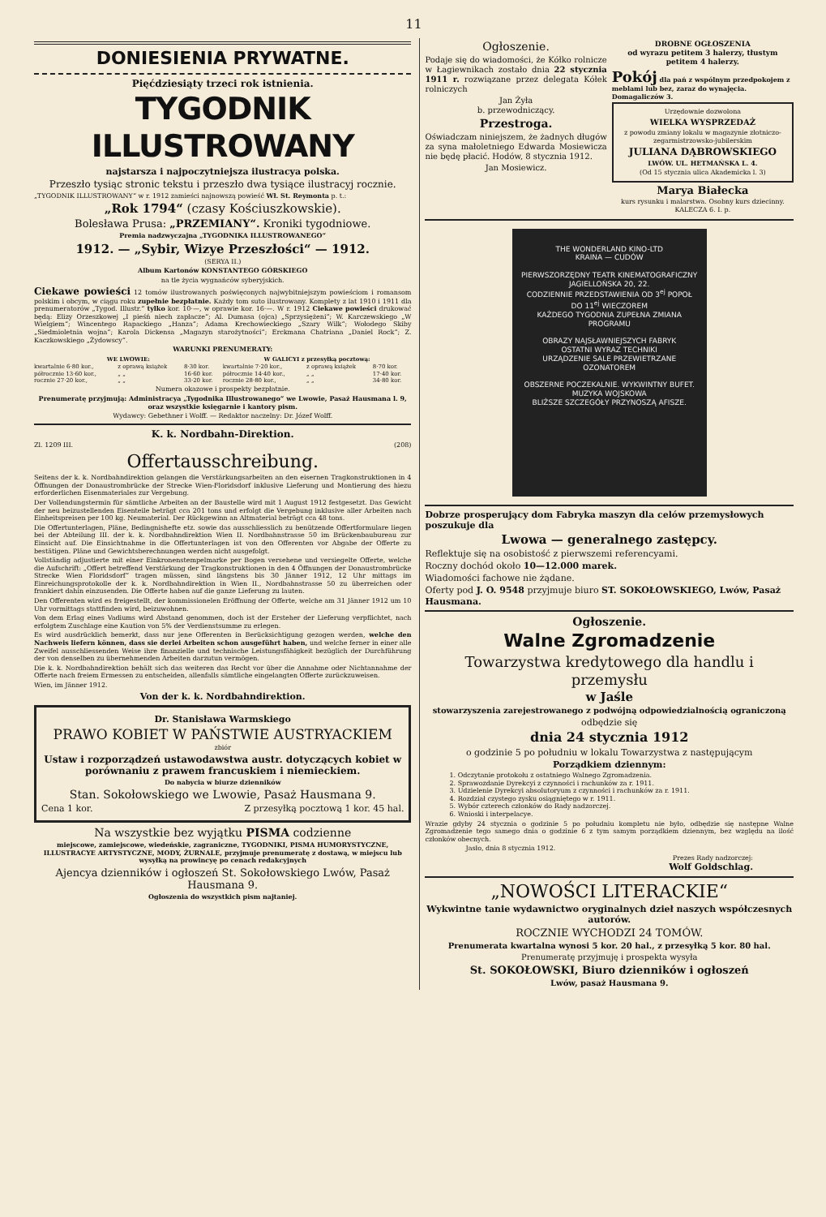11
DONIESIENIA PRYWATNE.
Pięćdziesiąty trzeci rok istnienia.
TYGODNIK ILLUSTROWANY
najstarsza i najpoczytniejsza ilustracya polska.
Przeszło tysiąc stronic tekstu i przeszło dwa tysiące ilustracyj rocznie.
„TYGODNIK ILLUSTROWANY“ w r. 1912 zamieści najnowszą powieść Wł. St. Reymonta p. t.:
„Rok 1794“ (czasy Kościuszkowskie).
Bolesława Prusa: „PRZEMIANY“. Kroniki tygodniowe.
Premia nadzwyczajna „TYGODNIKA ILLUSTROWANEGO“
1912. — „Sybir, Wizye Przeszłości“ — 1912.
(SERYA II.)
Album Kartonów KONSTANTEGO GÓRSKIEGO
na tle życia wygnańców syberyjskich.
Ciekawe powieści 12 tomów ilustrowanych poświęconych najwybitniejszym powieściom i romansom polskim i obcym, w ciągu roku zupełnie bezpłatnie. Każdy tom suto ilustrowany. Komplety z lat 1910 i 1911 dla prenumeratorów „Tygod. Illustr.“ tylko kor. 10·—, w oprawie kor. 16·—. W r. 1912 Ciekawe powieści drukować będą: Elizy Orzeszkowej „I pieśń niech zapłacze“; Al. Dumasa (ojca) „Sprzysiężeni“; W. Karczewskiego „W Wielgiem“; Wincentego Rapackiego „Hanza“; Adama Krechowieckiego „Szary Wilk“; Wołodego Skiby „Siedmioletnia wojna“; Karola Dickensa „Magazyn starożytności“; Erckmana Chatriana „Daniel Rock“; Z. Kaczkowskiego „Żydowscy“.
WARUNKI PRENUMERATY:
| WE LWOWIE: | | | W GALICYI z przesyłką pocztową: | | |
| --- | --- | --- | --- | --- | --- |
| kwartalnie 6·80 kor., | z oprawą książek | 8·30 kor. | kwartalnie 7·20 kor., | z oprawą książek | 8·70 kor. |
| półrocznie 13·60 kor., | „ „ | 16·60 kor. | półrocznie 14·40 kor., | „ „ | 17·40 kor. |
| rocznie 27·20 kor., | „ „ | 33·20 kor. | rocznie 28·80 kor., | „ „ | 34·80 kor. |
Numera okazowe i prospekty bezpłatnie.
Prenumeratę przyjmują: Administracya „Tygodnika Illustrowanego“ we Lwowie, Pasaż Hausmana l. 9, oraz wszystkie księgarnie i kantory pism.
Wydawcy: Gebethner i Wolff. — Redaktor naczelny: Dr. Józef Wolff.
K. k. Nordbahn-Direktion.
Zl. 1209 III. (208)
Offertausschreibung.
Seitens der k. k. Nordbahndirektion gelangen die Verstärkungsarbeiten an den eisernen Tragkonstruktionen in 4 Öffnungen der Donaustrombrücke der Strecke Wien-Floridsdorf inklusive Lieferung und Montierung des hiezu erforderlichen Eisenmateriales zur Vergebung.
Der Vollendungstermin für sämtliche Arbeiten an der Baustelle wird mit 1 August 1912 festgesetzt. Das Gewicht der neu beizustellenden Eisenteile beträgt cca 201 tons und erfolgt die Vergebung inklusive aller Arbeiten nach Einheitspreisen per 100 kg. Neumaterial. Der Rückgewinn an Altmaterial beträgt cca 48 tons.
Die Offertunterlagen, Pläne, Bedingnishefte etz. sowie das ausschliesslich zu benützende Offertformulare liegen bei der Abteilung III. der k. k. Nordbahndirektion Wien II. Nordbahnstrasse 50 im Brückenbaubureau zur Einsicht auf. Die Einsichtnahme in die Offertunterlagen ist von den Offerenten vor Abgabe der Offerte zu bestätigen. Pläne und Gewichtsberechnungen werden nicht ausgefolgt.
Vollständig adjustierte mit einer Einkronenstempelmarke per Bogen versehene und versiegelte Offerte, welche die Aufschrift: „Offert betreffend Verstärkung der Tragkonstruktionen in den 4 Öffnungen der Donaustrombrücke Strecke Wien Floridsdorf“ tragen müssen, sind längstens bis 30 Jänner 1912, 12 Uhr mittags im Einreichungsprotokolle der k. k. Nordbahndirektion in Wien II., Nordbahnstrasse 50 zu überreichen oder frankiert dahin einzusenden. Die Offerte haben auf die ganze Lieferung zu lauten.
Den Offerenten wird es freigestellt, der kommissionelen Eröffnung der Offerte, welche am 31 Jänner 1912 um 10 Uhr vormittags stattfinden wird, beizuwohnen.
Von dem Erlag eines Vadiums wird Abstand genommen, doch ist der Ersteher der Lieferung verpflichtet, nach erfolgtem Zuschlage eine Kaution von 5% der Verdienstsumme zu erlegen.
Es wird ausdrücklich bemerkt, dass nur jene Offerenten in Berücksichtigung gezogen werden, welche den Nachweis liefern können, dass sie derlei Arbeiten schon ausgeführt haben, und welche ferner in einer alle Zweifel ausschliessenden Weise ihre finanzielle und technische Leistungsfähigkeit bezüglich der Durchführung der von denselben zu übernehmenden Arbeiten darzutun vermögen.
Die k. k. Nordbahndirektion behält sich das weiteren das Recht vor über die Annahme oder Nichtannahme der Offerte nach freiem Ermessen zu entscheiden, allenfalls sämtliche eingelangten Offerte zurückzuweisen.
Wien, im Jänner 1912.
Von der k. k. Nordbahndirektion.
Dr. Stanisława Warmskiego
PRAWO KOBIET W PAŃSTWIE AUSTRYACKIEM
zbiór
Ustaw i rozporządzeń ustawodawstwa austr. dotyczących kobiet w porównaniu z prawem francuskiem i niemieckiem.
Do nabycia w biurze dzienników
Stan. Sokołowskiego we Lwowie, Pasaż Hausmana 9.
Cena 1 kor. Z przesyłką pocztową 1 kor. 45 hal.
Na wszystkie bez wyjątku PISMA codzienne
miejscowe, zamiejscowe, wiedeńskie, zagraniczne, TYGODNIKI, PISMA HUMORYSTYCZNE, ILLUSTRACYE ARTYSTYCZNE, MODY, ŻURNALE, przyjmuje prenumeratę z dostawą, w miejscu lub wysyłką na prowincyę po cenach redakcyjnych
Ajencya dzienników i ogłoszeń St. Sokołowskiego Lwów, Pasaż Hausmana 9.
Ogłoszenia do wszystkich pism najtaniej.
Ogłoszenie.
Podaje się do wiadomości, że Kółko rolnicze w Łagiewnikach zostało dnia 22 stycznia 1911 r. rozwiązane przez delegata Kółek rolniczych
Jan Żyła
b. przewodniczący.
Przestroga.
Oświadczam niniejszem, że żadnych długów za syna małoletniego Edwarda Mosiewicza nie będę płacić. Hodów, 8 stycznia 1912.
Jan Mosiewicz.
DROBNE OGŁOSZENIA
od wyrazu petitem 3 halerzy, tłustym petitem 4 halerzy.
Pokój dla pań z wspólnym przedpokojem z meblami lub bez, zaraz do wynajęcia. Domagaliczów 3.
Urzędownie dozwolona
WIELKA WYSPRZEDAŻ
z powodu zmiany lokalu w magazynie złotniczo-zegarmistrzowsko-jubilerskim
JULIANA DĄBROWSKIEGO
LWÓW. UL. HETMAŃSKA L. 4.
(Od 15 stycznia ulica Akademicka l. 3)
Marya Białecka
kurs rysunku i malarstwa. Osobny kurs dziecinny. KALECZA 6. I. p.
THE WONDERLAND KINO-LTD
KRAINA — CUDÓW
PIERWSZORZĘDNY TEATR KINEMATOGRAFICZNY
JAGIELLOŃSKA 20, 22.
CODZIENNIE PRZEDSTAWIENIA OD 3<sup>ej</sup> POPOŁ DO 11<sup>ej</sup> WIECZOREM
KAŻDEGO TYGODNIA ZUPEŁNA ZMIANA PROGRAMU
OBRAZY NAJSŁAWNIEJSZYCH FABRYK
OSTATNI WYRAZ TECHNIKI
URZĄDZENIE SALE PRZEWIETRZANE OZONATOREM
OBSZERNE POCZEKALNIE. WYKWINTNY BUFET. MUZYKA WOJSKOWA
BLIŻSZE SZCZEGÓŁY PRZYNOSZĄ AFISZE.
Dobrze prosperujący dom Fabryka maszyn dla celów przemysłowych poszukuje dla
Lwowa — generalnego zastępcy.
Reflektuje się na osobistość z pierwszemi referencyami.
Roczny dochód około 10—12.000 marek.
Wiadomości fachowe nie żądane.
Oferty pod J. O. 9548 przyjmuje biuro ST. SOKOŁOWSKIEGO, Lwów, Pasaż Hausmana.
Ogłoszenie.
Walne Zgromadzenie
Towarzystwa kredytowego dla handlu i przemysłu
w Jaśle
stowarzyszenia zarejestrowanego z podwójną odpowiedzialnością ograniczoną
odbędzie się
dnia 24 stycznia 1912
o godzinie 5 po południu w lokalu Towarzystwa z następującym
Porządkiem dziennym:
1. Odczytanie protokołu z ostatniego Walnego Zgromadzenia.
2. Sprawozdanie Dyrekcyi z czynności i rachunków za r. 1911.
3. Udzielenie Dyrekcyi absolutoryum z czynności i rachunków za r. 1911.
4. Rozdział czystego zysku osiągniętego w r. 1911.
5. Wybór czterech członków do Rady nadzorczej.
6. Wnioski i interpelacye.
Wrazie gdyby 24 stycznia o godzinie 5 po południu kompletu nie było, odbędzie się następne Walne Zgromadzenie tego samego dnia o godzinie 6 z tym samym porządkiem dziennym, bez względu na ilość członków obecnych.
Jasło, dnia 8 stycznia 1912.
Prezes Rady nadzorczej:
Wolf Goldschlag.
„NOWOŚCI LITERACKIE“
Wykwintne tanie wydawnictwo oryginalnych dzieł naszych współczesnych autorów.
ROCZNIE WYCHODZI 24 TOMÓW.
Prenumerata kwartalna wynosi 5 kor. 20 hal., z przesyłką 5 kor. 80 hal.
Prenumeratę przyjmuję i prospekta wysyła
St. SOKOŁOWSKI, Biuro dzienników i ogłoszeń
Lwów, pasaż Hausmana 9.